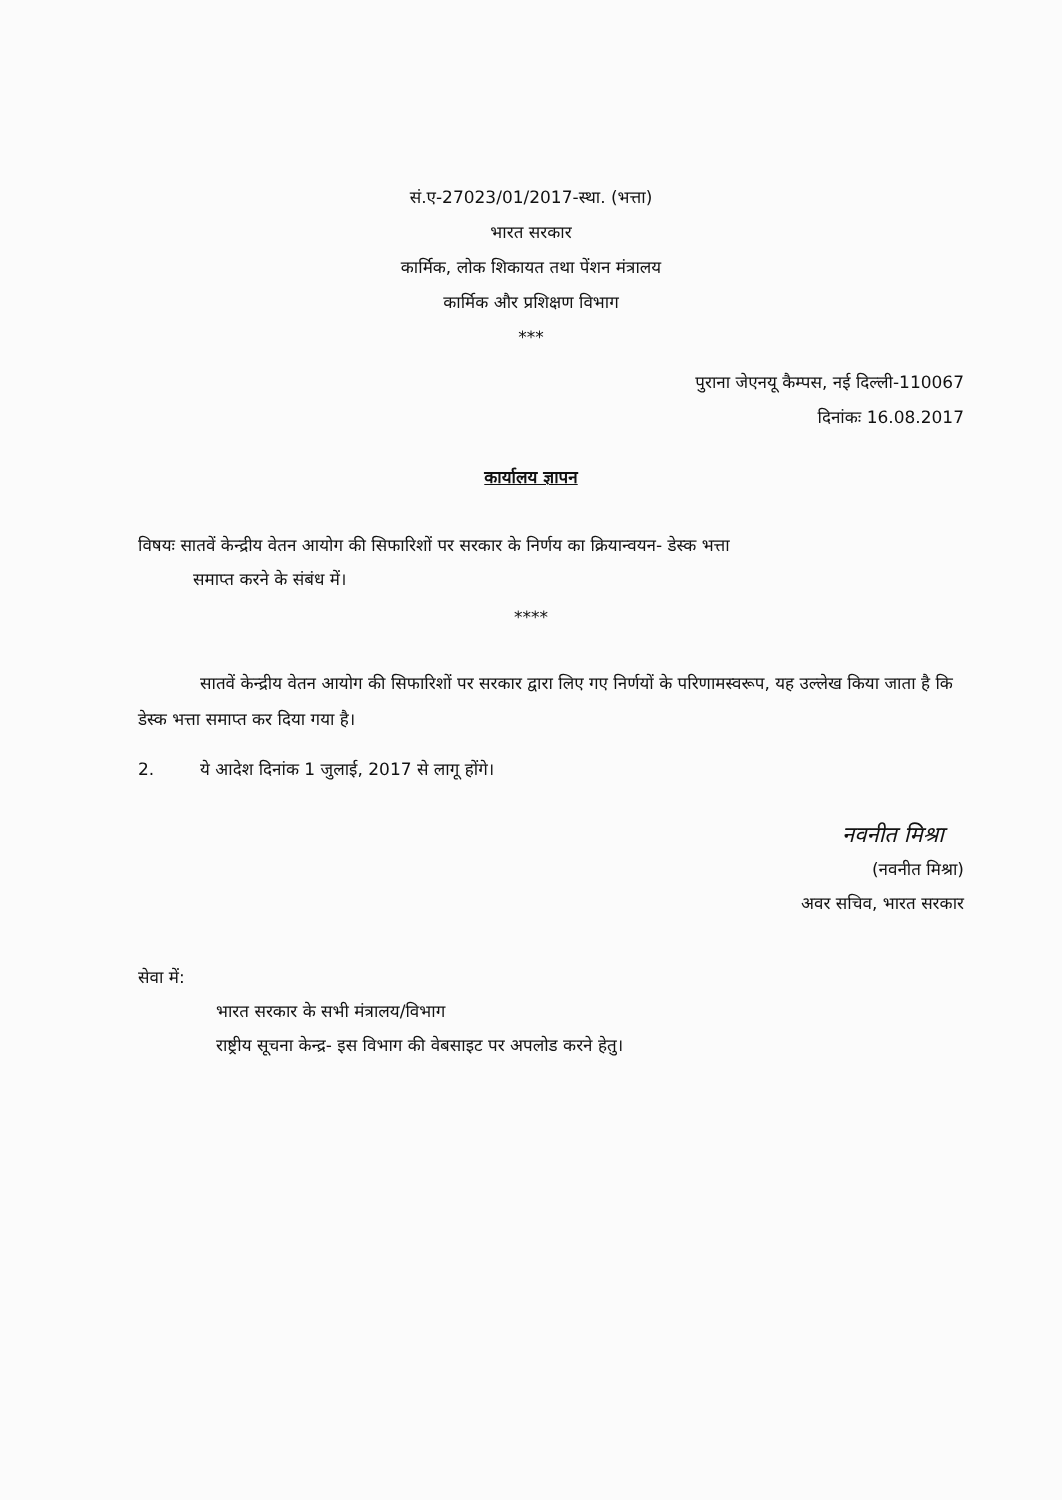सं.ए-27023/01/2017-स्था. (भत्ता)
भारत सरकार
कार्मिक, लोक शिकायत तथा पेंशन मंत्रालय
कार्मिक और प्रशिक्षण विभाग
***
पुराना जेएनयू कैम्पस, नई दिल्ली-110067
दिनांकः 16.08.2017
कार्यालय ज्ञापन
विषयः सातवें केन्द्रीय वेतन आयोग की सिफारिशों पर सरकार के निर्णय का क्रियान्वयन- डेस्क भत्ता
समाप्त करने के संबंध में।
****
सातवें केन्द्रीय वेतन आयोग की सिफारिशों पर सरकार द्वारा लिए गए निर्णयों के परिणामस्वरूप, यह उल्लेख किया जाता है कि डेस्क भत्ता समाप्त कर दिया गया है।
2. ये आदेश दिनांक 1 जुलाई, 2017 से लागू होंगे।
नवनीत मिश्रा
(नवनीत मिश्रा)
अवर सचिव, भारत सरकार
सेवा में:
भारत सरकार के सभी मंत्रालय/विभाग
राष्ट्रीय सूचना केन्द्र- इस विभाग की वेबसाइट पर अपलोड करने हेतु।